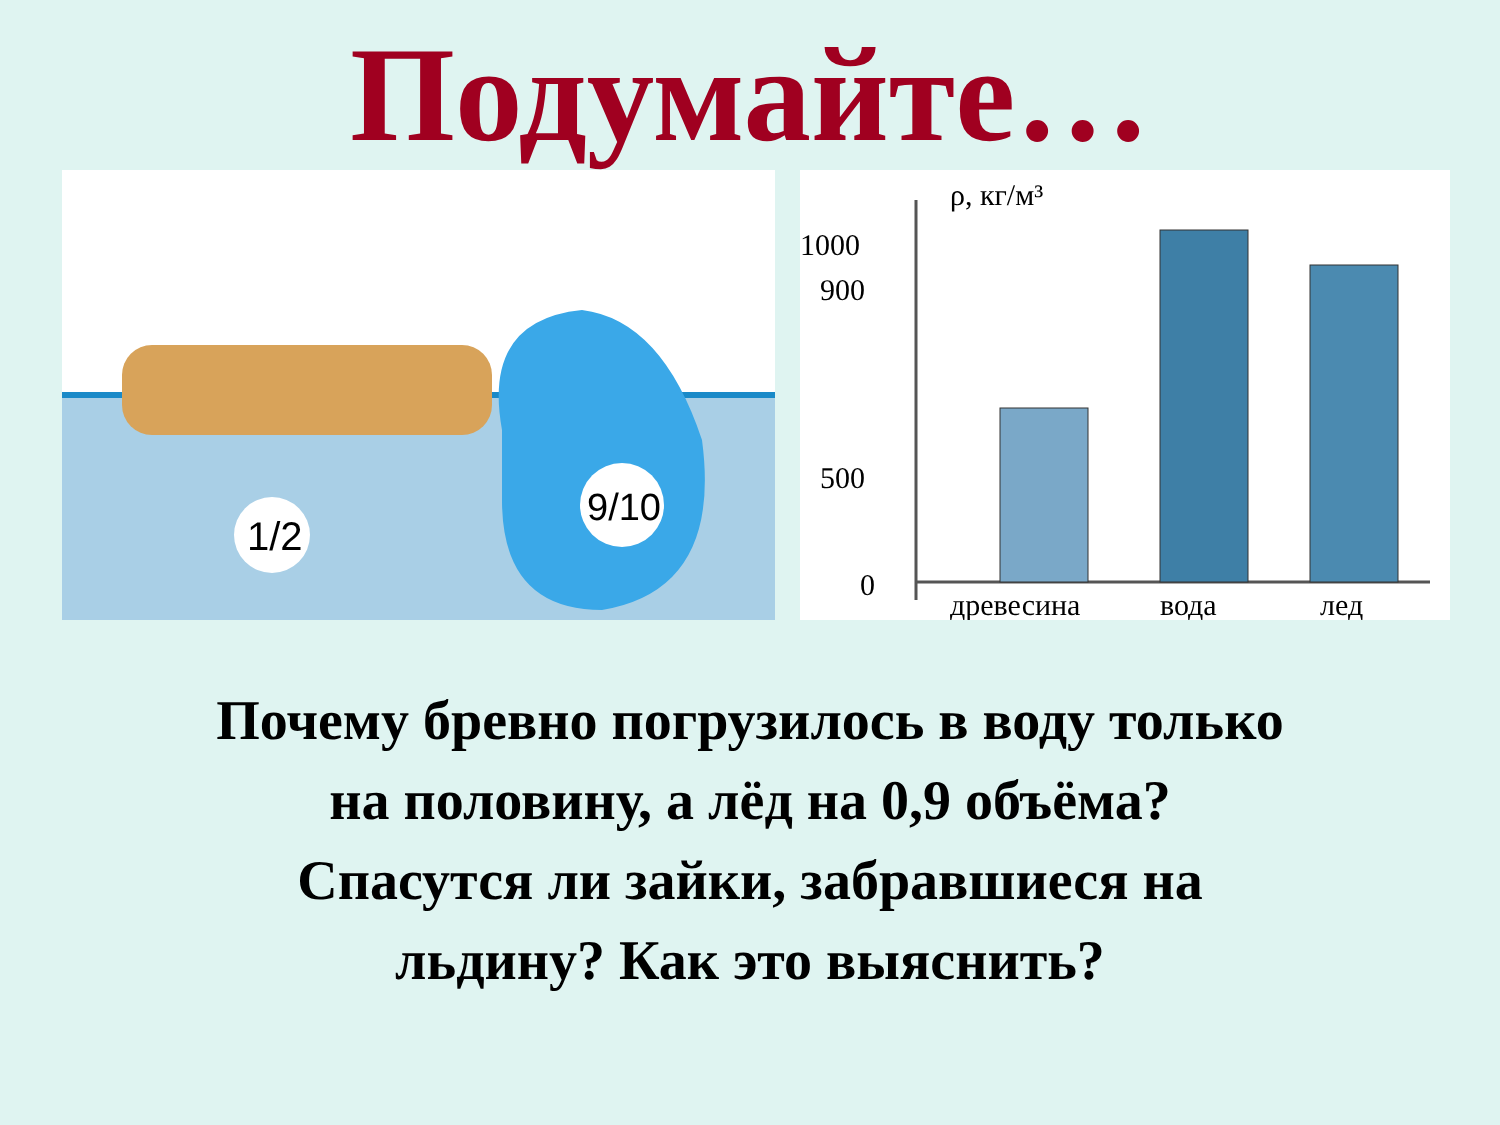Подумайте…
1/2
9/10
ρ, кг/м³
1000
900
500
0
древесина
вода
лед
Почему бревно погрузилось в воду только
на половину, а лёд на 0,9 объёма?
Спасутся ли зайки, забравшиеся на
льдину? Как это выяснить?